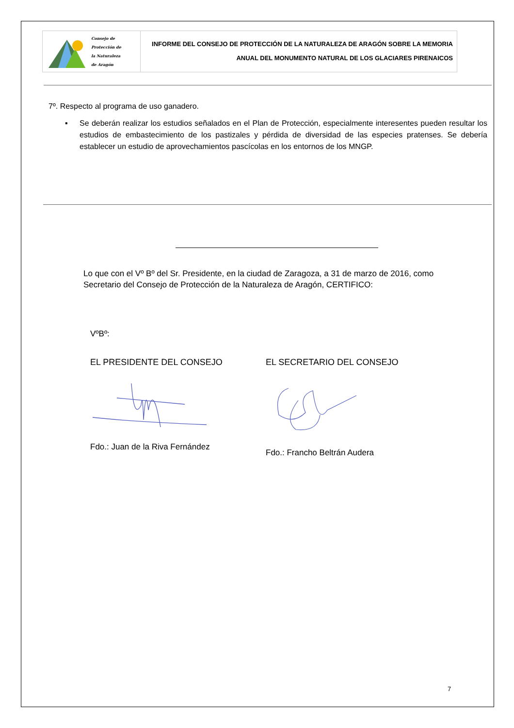Consejo de
Protección de
la Naturaleza
de Aragón
INFORME DEL CONSEJO DE PROTECCIÓN DE LA NATURALEZA DE ARAGÓN SOBRE LA MEMORIA
ANUAL DEL MONUMENTO NATURAL DE LOS GLACIARES PIRENAICOS
7º. Respecto al programa de uso ganadero.
▪ Se deberán realizar los estudios señalados en el Plan de Protección, especialmente interesentes pueden resultar los estudios de embastecimiento de los pastizales y pérdida de diversidad de las especies pratenses. Se debería establecer un estudio de aprovechamientos pascícolas en los entornos de los MNGP.
Lo que con el Vº Bº del Sr. Presidente, en la ciudad de Zaragoza, a 31 de marzo de 2016, como Secretario del Consejo de Protección de la Naturaleza de Aragón, CERTIFICO:
VºBº:
EL PRESIDENTE DEL CONSEJO EL SECRETARIO DEL CONSEJO
Fdo.: Juan de la Riva Fernández
Fdo.: Francho Beltrán Audera
7